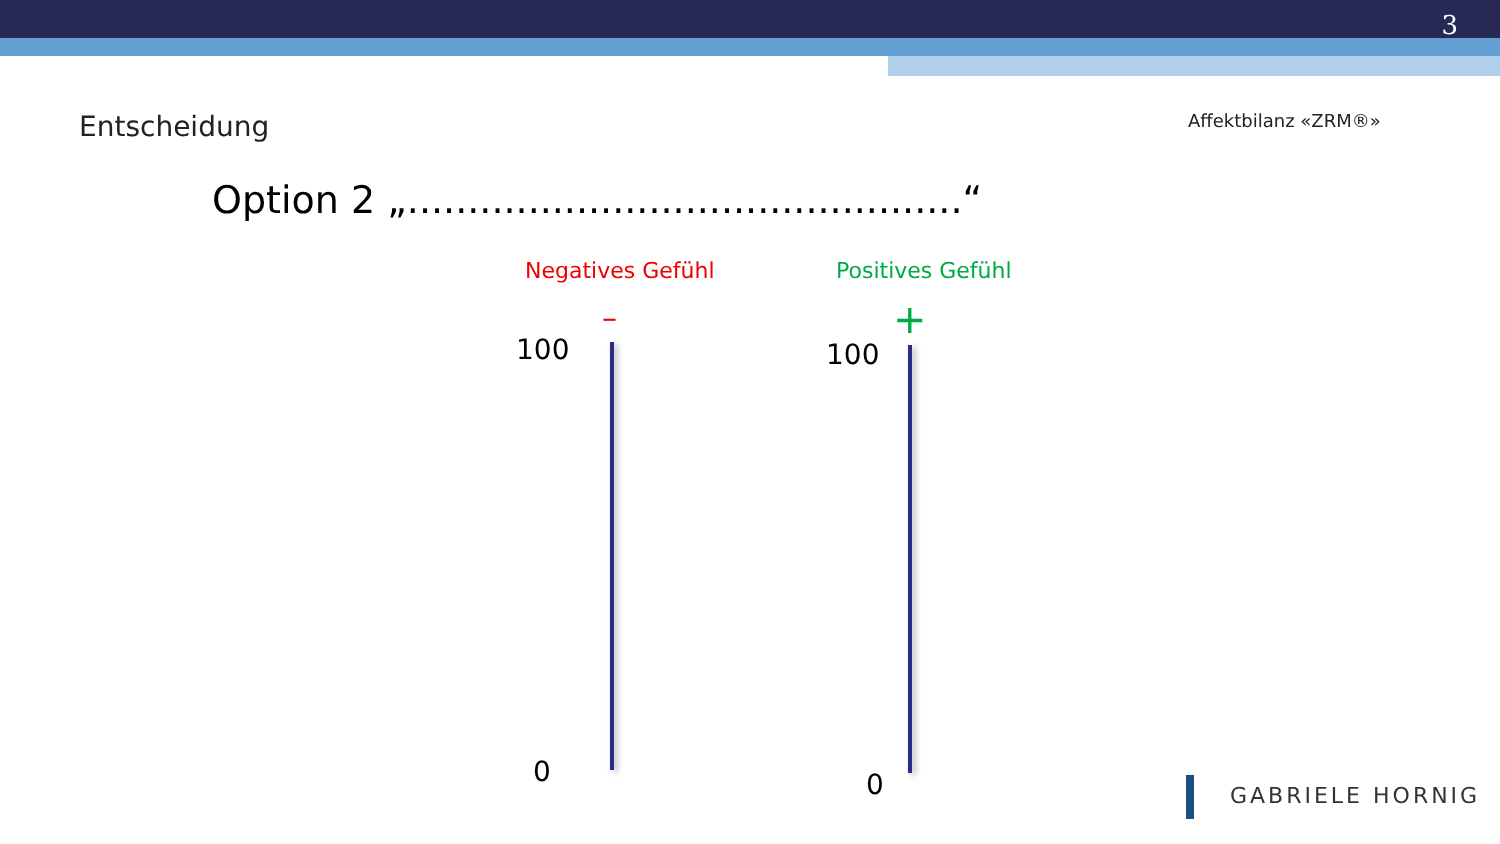3
Entscheidung Affektbilanz «ZRM®»
Option 2 „..............................................“
Negatives Gefühl Positives Gefühl
– +
100 100
0 0 GABRIELE HORNIG